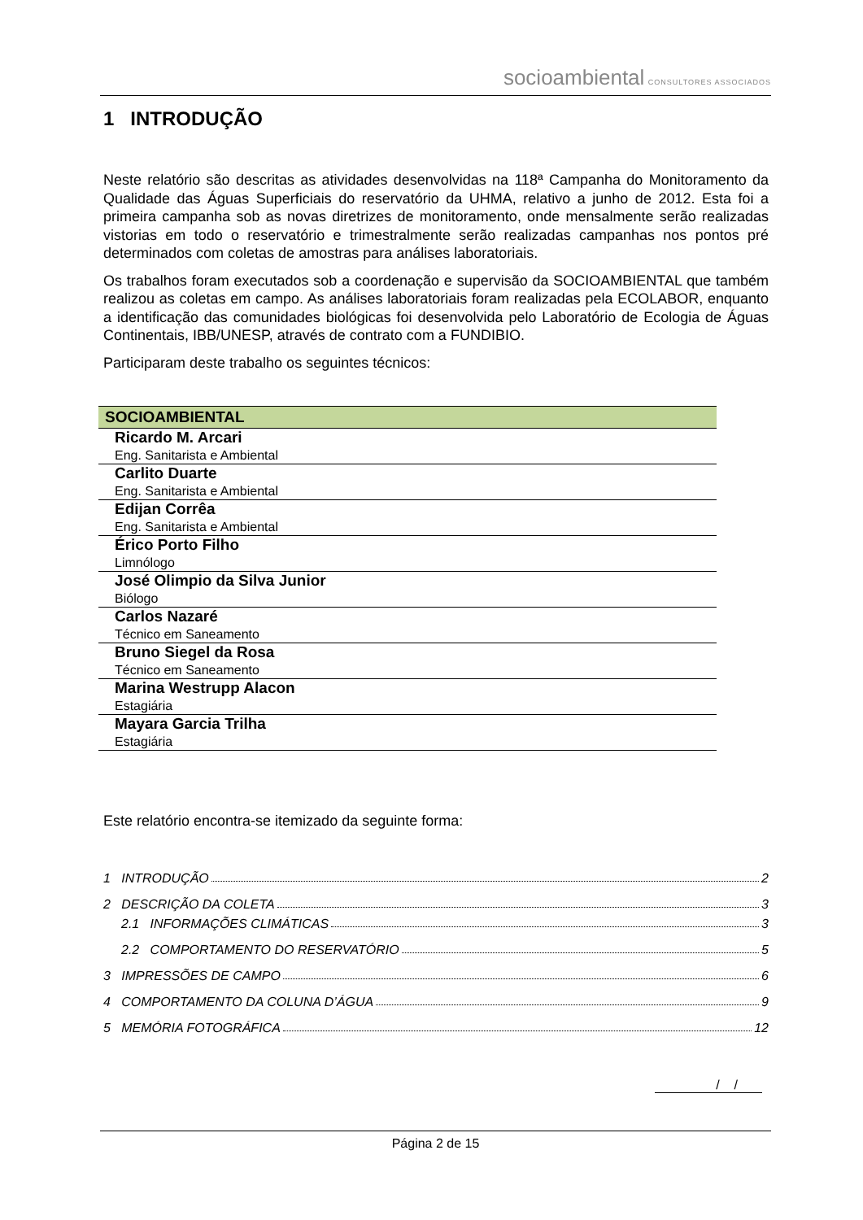socioambiental CONSULTORES ASSOCIADOS
1 INTRODUÇÃO
Neste relatório são descritas as atividades desenvolvidas na 118ª Campanha do Monitoramento da Qualidade das Águas Superficiais do reservatório da UHMA, relativo a junho de 2012. Esta foi a primeira campanha sob as novas diretrizes de monitoramento, onde mensalmente serão realizadas vistorias em todo o reservatório e trimestralmente serão realizadas campanhas nos pontos pré determinados com coletas de amostras para análises laboratoriais.
Os trabalhos foram executados sob a coordenação e supervisão da SOCIOAMBIENTAL que também realizou as coletas em campo. As análises laboratoriais foram realizadas pela ECOLABOR, enquanto a identificação das comunidades biológicas foi desenvolvida pelo Laboratório de Ecologia de Águas Continentais, IBB/UNESP, através de contrato com a FUNDIBIO.
Participaram deste trabalho os seguintes técnicos:
| SOCIOAMBIENTAL |
| --- |
| Ricardo M. Arcari Eng. Sanitarista e Ambiental |
| Carlito Duarte Eng. Sanitarista e Ambiental |
| Edijan Corrêa Eng. Sanitarista e Ambiental |
| Érico Porto Filho Limnólogo |
| José Olimpio da Silva Junior Biólogo |
| Carlos Nazaré Técnico em Saneamento |
| Bruno Siegel da Rosa Técnico em Saneamento |
| Marina Westrupp Alacon Estagiária |
| Mayara Garcia Trilha Estagiária |
Este relatório encontra-se itemizado da seguinte forma:
1 INTRODUÇÃO 2
2 DESCRIÇÃO DA COLETA 3
2.1 INFORMAÇÕES CLIMÁTICAS 3
2.2 COMPORTAMENTO DO RESERVATÓRIO 5
3 IMPRESSÕES DE CAMPO 6
4 COMPORTAMENTO DA COLUNA D’ÁGUA 9
5 MEMÓRIA FOTOGRÁFICA 12
/ /
Página 2 de 15